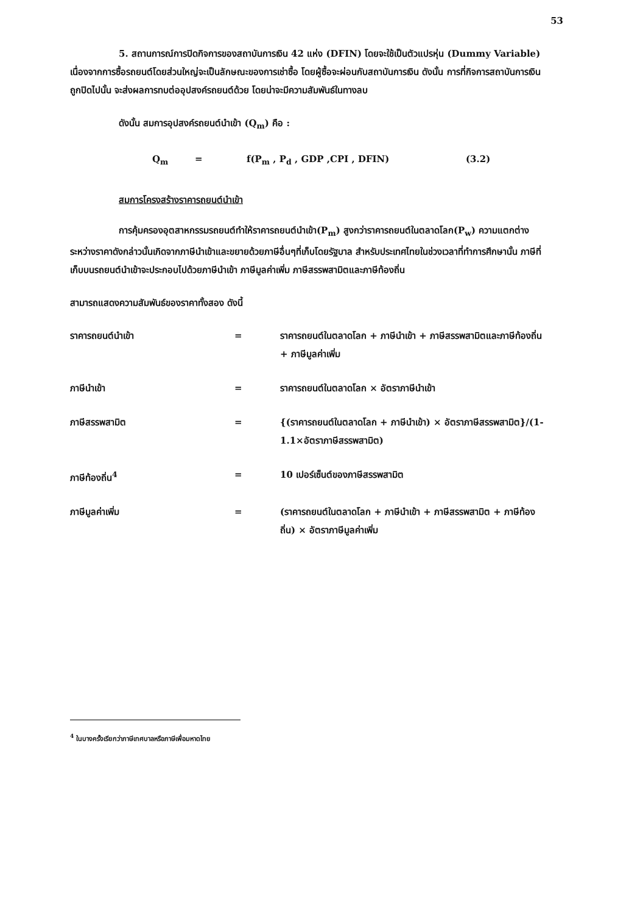53
5. สถานการณ์การปิดกิจการของสถาบันการเงิน 42 แห่ง (DFIN) โดยจะใช้เป็นตัวแปรหุ่น (Dummy Variable) เนื่องจากการซื้อรถยนต์โดยส่วนใหญ่จะเป็นลักษณะของการเช่าซื้อ โดยผู้ซื้อจะผ่อนกับสถาบันการเงิน ดังนั้น การที่กิจการสถาบันการเงินถูกปิดไปนั้น จะส่งผลการทบต่ออุปสงค์รถยนต์ด้วย โดยน่าจะมีความสัมพันธ์ในทางลบ
ดังนั้น สมการอุปสงค์รถยนต์นำเข้า (Q<sub>m</sub>) คือ :
Q<sub>m</sub> = f(P<sub>m</sub> , P<sub>d</sub> , GDP ,CPI , DFIN) (3.2)
สมการโครงสร้างราคารถยนต์นำเข้า
การคุ้มครองอุตสาหกรรมรถยนต์ทำให้ราคารถยนต์นำเข้า(P<sub>m</sub>) สูงกว่าราคารถยนต์ในตลาดโลก(P<sub>w</sub>) ความแตกต่างระหว่างราคาดังกล่าวนั้นเกิดจากภาษีนำเข้าและขยายด้วยภาษีอื่นๆที่เก็บโดยรัฐบาล สำหรับประเทศไทยในช่วงเวลาที่ทำการศึกษานั้น ภาษีที่เก็บบนรถยนต์นำเข้าจะประกอบไปด้วยภาษีนำเข้า ภาษีมูลค่าเพิ่ม ภาษีสรรพสามิตและภาษีท้องถิ่น
สามารถแสดงความสัมพันธ์ของราคาทั้งสอง ดังนี้
| ราคารถยนต์นำเข้า | = | ราคารถยนต์ในตลาดโลก + ภาษีนำเข้า + ภาษีสรรพสามิตและภาษีท้องถิ่น + ภาษีมูลค่าเพิ่ม |
| ภาษีนำเข้า | = | ราคารถยนต์ในตลาดโลก × อัตราภาษีนำเข้า |
| ภาษีสรรพสามิต | = | {(ราคารถยนต์ในตลาดโลก + ภาษีนำเข้า) × อัตราภาษีสรรพสามิต}/(1-1.1×อัตราภาษีสรรพสามิต) |
| ภาษีท้องถิ่น<sup>4</sup> | = | 10 เปอร์เซ็นต์ของภาษีสรรพสามิต |
| ภาษีมูลค่าเพิ่ม | = | (ราคารถยนต์ในตลาดโลก + ภาษีนำเข้า + ภาษีสรรพสามิต + ภาษีท้องถิ่น) × อัตราภาษีมูลค่าเพิ่ม |
<sup>4</sup> ในบางครั้งเรียกว่าภาษีเทศบาลหรือภาษีเพื่อมหาดไทย